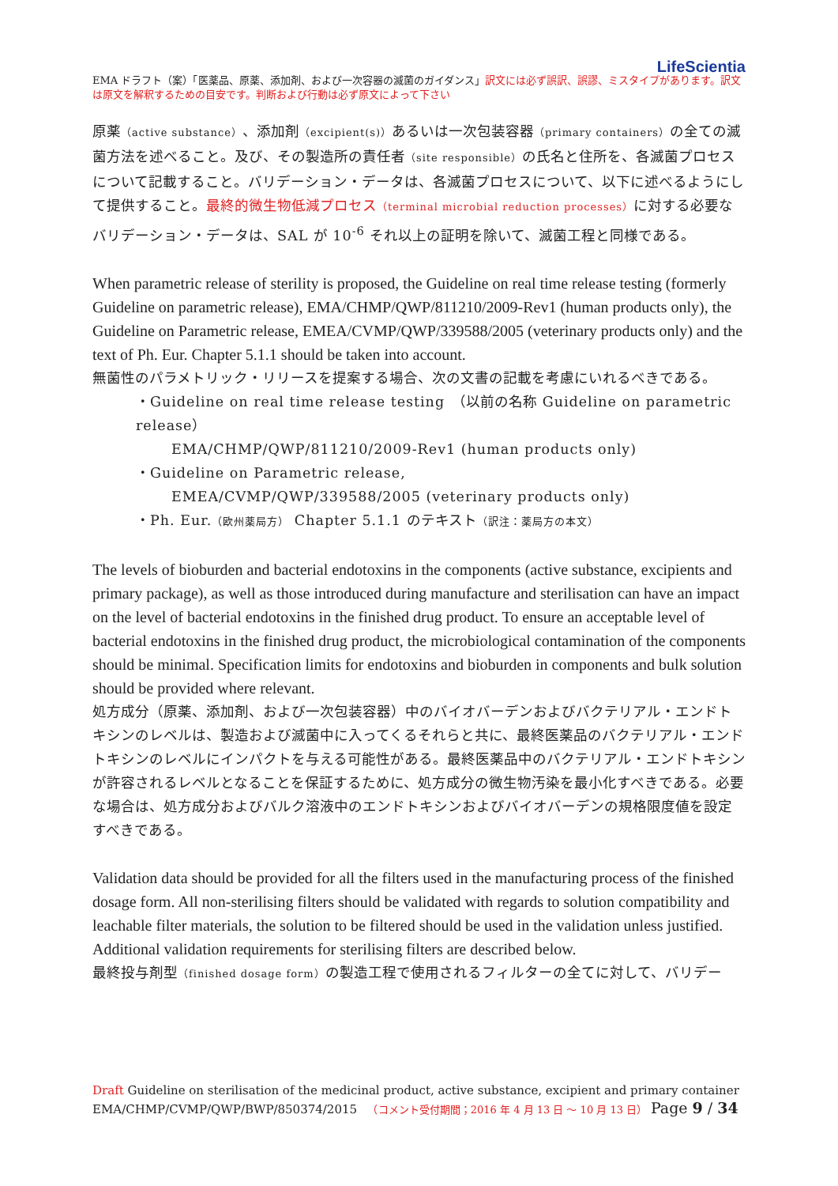LifeScientia
EMA ドラフト（案）「医薬品、原薬、添加剤、および一次容器の滅菌のガイダンス」訳文には必ず誤訳、誤謬、ミスタイプがあります。訳文は原文を解釈するための目安です。判断および行動は必ず原文によって下さい
原薬（active substance）、添加剤（excipient(s)）あるいは一次包装容器（primary containers）の全ての滅菌方法を述べること。及び、その製造所の責任者（site responsible）の氏名と住所を、各滅菌プロセスについて記載すること。バリデーション・データは、各滅菌プロセスについて、以下に述べるようにして提供すること。最終的微生物低減プロセス（terminal microbial reduction processes）に対する必要なバリデーション・データは、SAL が 10<sup>-6</sup> それ以上の証明を除いて、滅菌工程と同様である。
When parametric release of sterility is proposed, the Guideline on real time release testing (formerly Guideline on parametric release), EMA/CHMP/QWP/811210/2009-Rev1 (human products only), the Guideline on Parametric release, EMEA/CVMP/QWP/339588/2005 (veterinary products only) and the text of Ph. Eur. Chapter 5.1.1 should be taken into account.
無菌性のパラメトリック・リリースを提案する場合、次の文書の記載を考慮にいれるべきである。
・Guideline on real time release testing　（以前の名称 Guideline on parametric release）
EMA/CHMP/QWP/811210/2009-Rev1 (human products only)
・Guideline on Parametric release,
EMEA/CVMP/QWP/339588/2005 (veterinary products only)
・Ph. Eur.（欧州薬局方） Chapter 5.1.1 のテキスト（訳注：薬局方の本文）
The levels of bioburden and bacterial endotoxins in the components (active substance, excipients and primary package), as well as those introduced during manufacture and sterilisation can have an impact on the level of bacterial endotoxins in the finished drug product. To ensure an acceptable level of bacterial endotoxins in the finished drug product, the microbiological contamination of the components should be minimal. Specification limits for endotoxins and bioburden in components and bulk solution should be provided where relevant.
処方成分（原薬、添加剤、および一次包装容器）中のバイオバーデンおよびバクテリアル・エンドトキシンのレベルは、製造および滅菌中に入ってくるそれらと共に、最終医薬品のバクテリアル・エンドトキシンのレベルにインパクトを与える可能性がある。最終医薬品中のバクテリアル・エンドトキシンが許容されるレベルとなることを保証するために、処方成分の微生物汚染を最小化すべきである。必要な場合は、処方成分およびバルク溶液中のエンドトキシンおよびバイオバーデンの規格限度値を設定すべきである。
Validation data should be provided for all the filters used in the manufacturing process of the finished dosage form. All non-sterilising filters should be validated with regards to solution compatibility and leachable filter materials, the solution to be filtered should be used in the validation unless justified. Additional validation requirements for sterilising filters are described below.
最終投与剤型（finished dosage form）の製造工程で使用されるフィルターの全てに対して、バリデー
Draft Guideline on sterilisation of the medicinal product, active substance, excipient and primary container
EMA/CHMP/CVMP/QWP/BWP/850374/2015 　（コメント受付期間；2016 年 4 月 13 日 ～ 10 月 13 日） Page 9 / 34